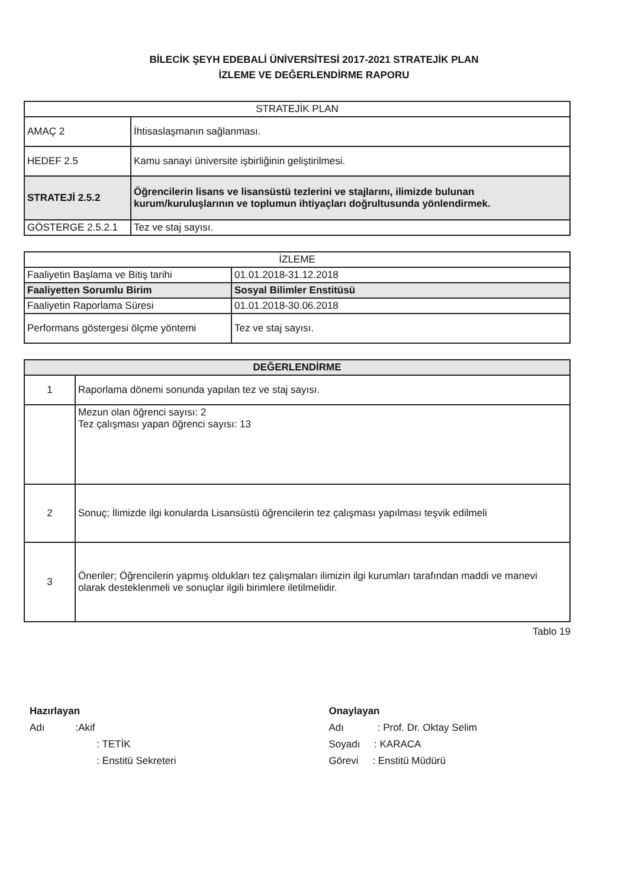BİLECİK ŞEYH EDEBALİ ÜNİVERSİTESİ 2017-2021 STRATEJİK PLAN
İZLEME VE DEĞERLENDİRME RAPORU
| STRATEJİK PLAN | |
| --- | --- |
| AMAÇ 2 | İhtisaslaşmanın sağlanması. |
| HEDEF 2.5 | Kamu sanayi üniversite işbirliğinin geliştirilmesi. |
| STRATEJİ 2.5.2 | Öğrencilerin lisans ve lisansüstü tezlerini ve stajlarını, ilimizde bulunan kurum/kuruluşlarının ve toplumun ihtiyaçları doğrultusunda yönlendirmek. |
| GÖSTERGE 2.5.2.1 | Tez ve staj sayısı. |
| İZLEME | |
| --- | --- |
| Faaliyetin Başlama ve Bitiş tarihi | 01.01.2018-31.12.2018 |
| Faaliyetten Sorumlu Birim | Sosyal Bilimler Enstitüsü |
| Faaliyetin Raporlama Süresi | 01.01.2018-30.06.2018 |
| Performans göstergesi ölçme yöntemi | Tez ve staj sayısı. |
| DEĞERLENDİRME | |
| --- | --- |
| 1 | Raporlama dönemi sonunda yapılan tez ve staj sayısı. |
| | Mezun olan öğrenci sayısı: 2 Tez çalışması yapan öğrenci sayısı: 13 |
| 2 | Sonuç; İlimizde ilgi konularda Lisansüstü öğrencilerin tez çalışması yapılması teşvik edilmeli |
| 3 | Öneriler; Öğrencilerin yapmış oldukları tez çalışmaları ilimizin ilgi kurumları tarafından maddi ve manevi olarak desteklenmeli ve sonuçlar ilgili birimlere iletilmelidir. |
Tablo 19
Hazırlayan
Adı :Akif
: TETİK
: Enstitü Sekreteri
Onaylayan
Adı : Prof. Dr. Oktay Selim
Soyadı : KARACA
Görevi : Enstitü Müdürü